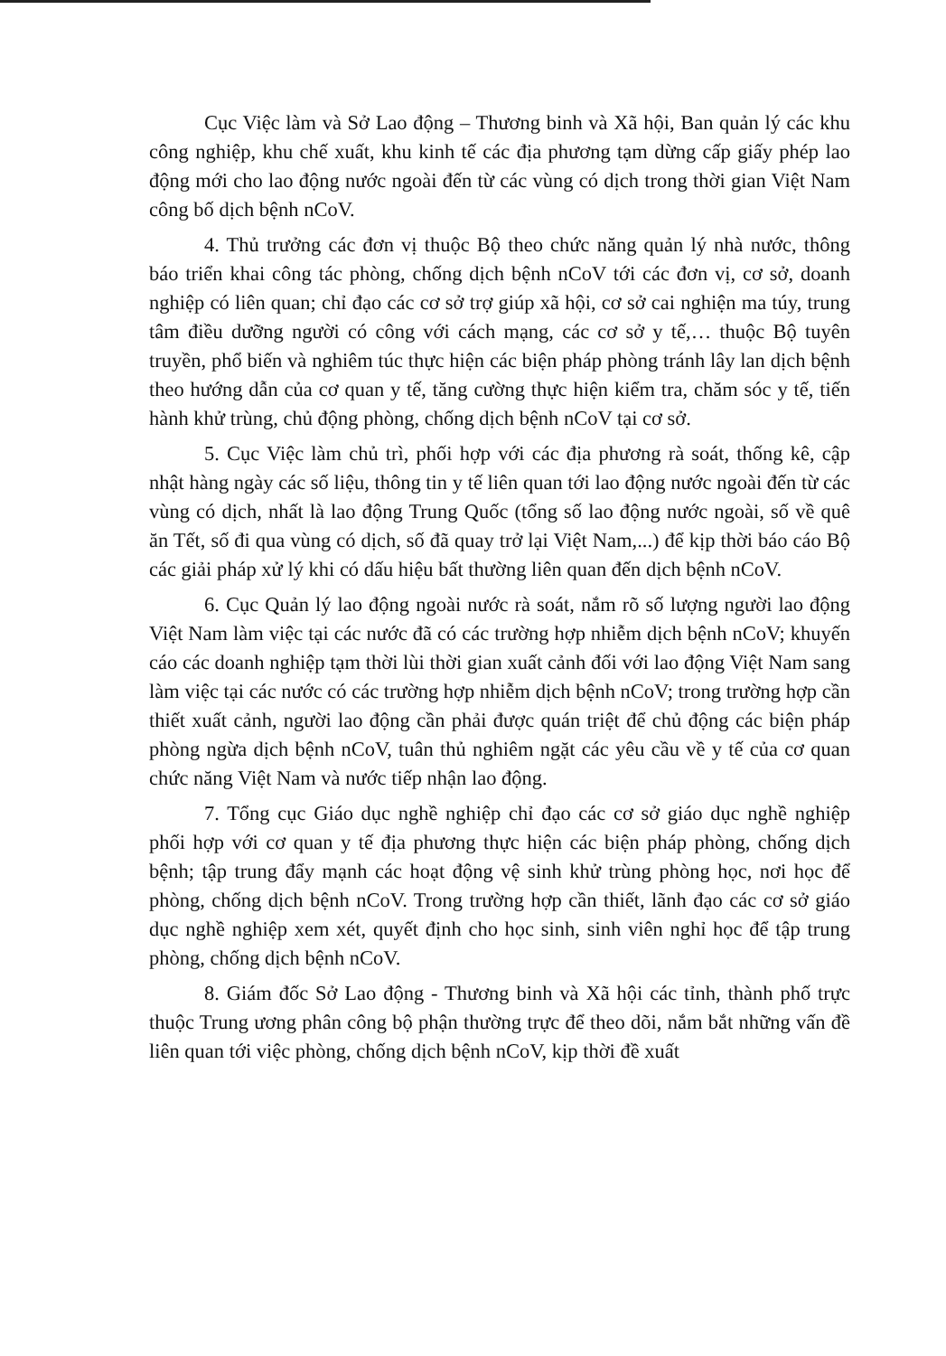Cục Việc làm và Sở Lao động – Thương binh và Xã hội, Ban quản lý các khu công nghiệp, khu chế xuất, khu kinh tế các địa phương tạm dừng cấp giấy phép lao động mới cho lao động nước ngoài đến từ các vùng có dịch trong thời gian Việt Nam công bố dịch bệnh nCoV.
4. Thủ trưởng các đơn vị thuộc Bộ theo chức năng quản lý nhà nước, thông báo triển khai công tác phòng, chống dịch bệnh nCoV tới các đơn vị, cơ sở, doanh nghiệp có liên quan; chỉ đạo các cơ sở trợ giúp xã hội, cơ sở cai nghiện ma túy, trung tâm điều dưỡng người có công với cách mạng, các cơ sở y tế,… thuộc Bộ tuyên truyền, phổ biến và nghiêm túc thực hiện các biện pháp phòng tránh lây lan dịch bệnh theo hướng dẫn của cơ quan y tế, tăng cường thực hiện kiểm tra, chăm sóc y tế, tiến hành khử trùng, chủ động phòng, chống dịch bệnh nCoV tại cơ sở.
5. Cục Việc làm chủ trì, phối hợp với các địa phương rà soát, thống kê, cập nhật hàng ngày các số liệu, thông tin y tế liên quan tới lao động nước ngoài đến từ các vùng có dịch, nhất là lao động Trung Quốc (tổng số lao động nước ngoài, số về quê ăn Tết, số đi qua vùng có dịch, số đã quay trở lại Việt Nam,...) để kịp thời báo cáo Bộ các giải pháp xử lý khi có dấu hiệu bất thường liên quan đến dịch bệnh nCoV.
6. Cục Quản lý lao động ngoài nước rà soát, nắm rõ số lượng người lao động Việt Nam làm việc tại các nước đã có các trường hợp nhiễm dịch bệnh nCoV; khuyến cáo các doanh nghiệp tạm thời lùi thời gian xuất cảnh đối với lao động Việt Nam sang làm việc tại các nước có các trường hợp nhiễm dịch bệnh nCoV; trong trường hợp cần thiết xuất cảnh, người lao động cần phải được quán triệt để chủ động các biện pháp phòng ngừa dịch bệnh nCoV, tuân thủ nghiêm ngặt các yêu cầu về y tế của cơ quan chức năng Việt Nam và nước tiếp nhận lao động.
7. Tổng cục Giáo dục nghề nghiệp chỉ đạo các cơ sở giáo dục nghề nghiệp phối hợp với cơ quan y tế địa phương thực hiện các biện pháp phòng, chống dịch bệnh; tập trung đẩy mạnh các hoạt động vệ sinh khử trùng phòng học, nơi học để phòng, chống dịch bệnh nCoV. Trong trường hợp cần thiết, lãnh đạo các cơ sở giáo dục nghề nghiệp xem xét, quyết định cho học sinh, sinh viên nghỉ học để tập trung phòng, chống dịch bệnh nCoV.
8. Giám đốc Sở Lao động - Thương binh và Xã hội các tỉnh, thành phố trực thuộc Trung ương phân công bộ phận thường trực để theo dõi, nắm bắt những vấn đề liên quan tới việc phòng, chống dịch bệnh nCoV, kịp thời đề xuất